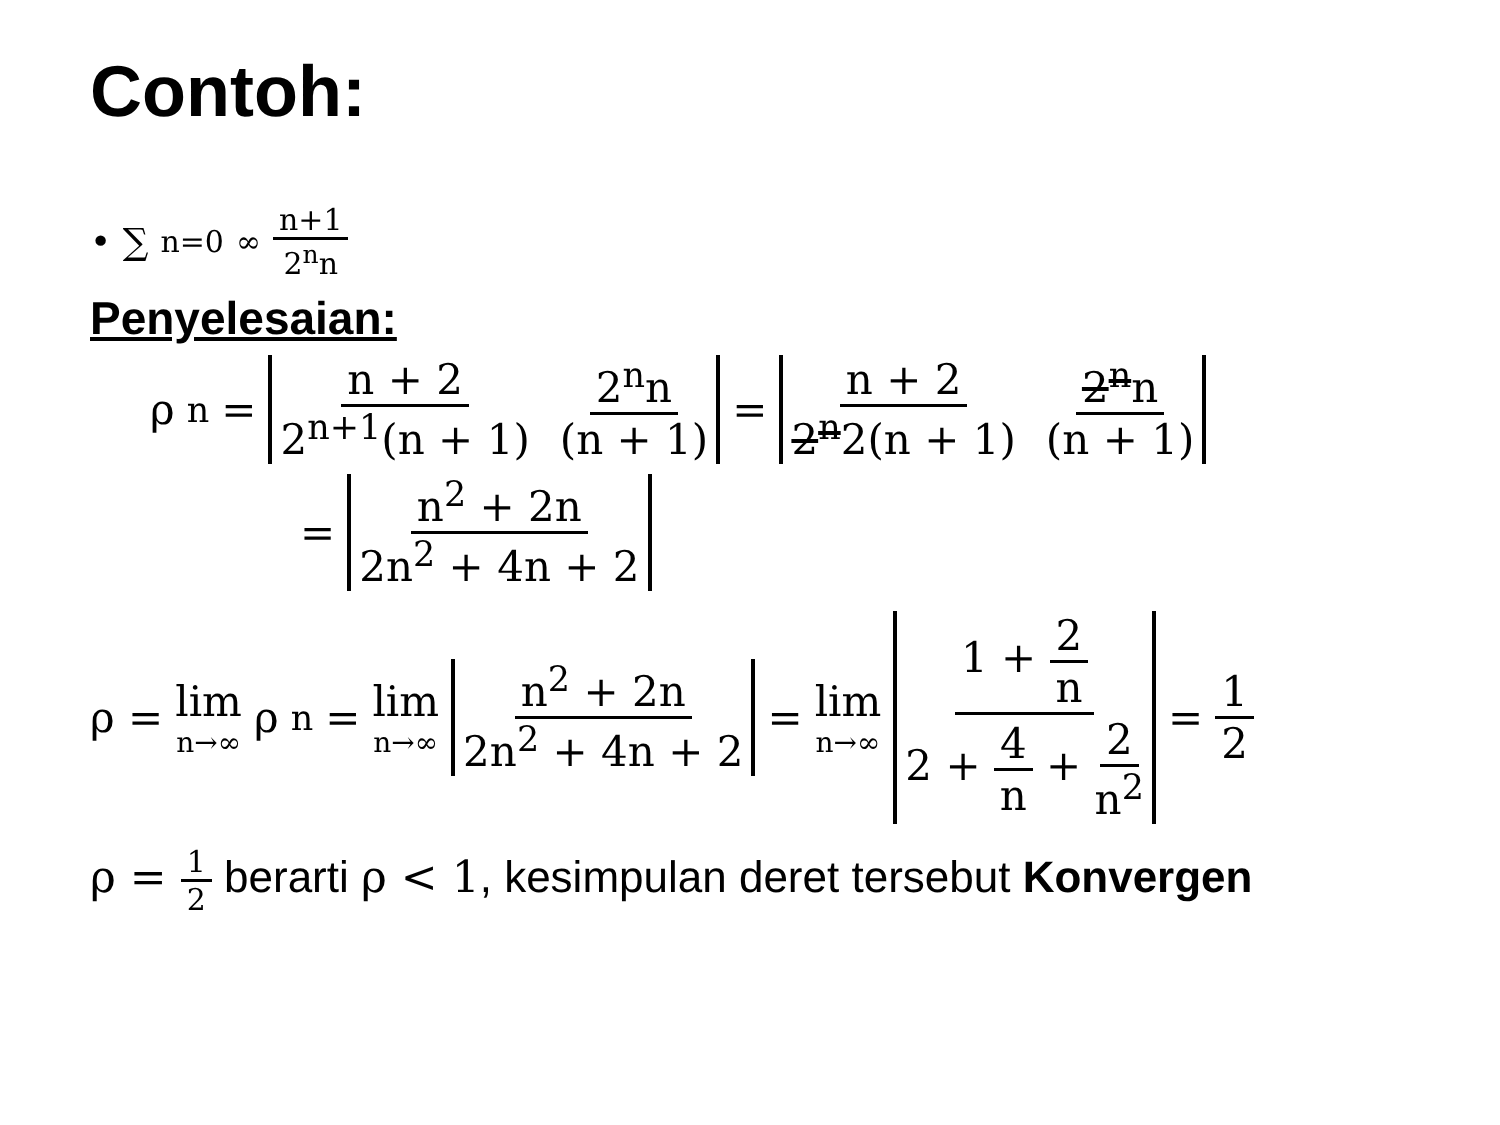Contoh:
• ∑<sub>n=0</sub><sup>∞</sup> n+1 2<sup>n</sup>n
Penyelesaian:
ρ<sub>n</sub> = n + 2 2<sup>n+1</sup>(n + 1) 2<sup>n</sup>n (n + 1) = n + 2 2<sup>n</sup>2(n + 1) 2<sup>n</sup>n (n + 1)
= n<sup>2</sup> + 2n 2n<sup>2</sup> + 4n + 2
ρ = lim n→∞ ρ<sub>n</sub> = lim n→∞ n<sup>2</sup> + 2n 2n<sup>2</sup> + 4n + 2 = lim n→∞ 1 + 2 n 2 + 4 n + 2 n<sup>2</sup> = 1 2
ρ = 1 2 berarti ρ < 1, kesimpulan deret tersebut Konvergen